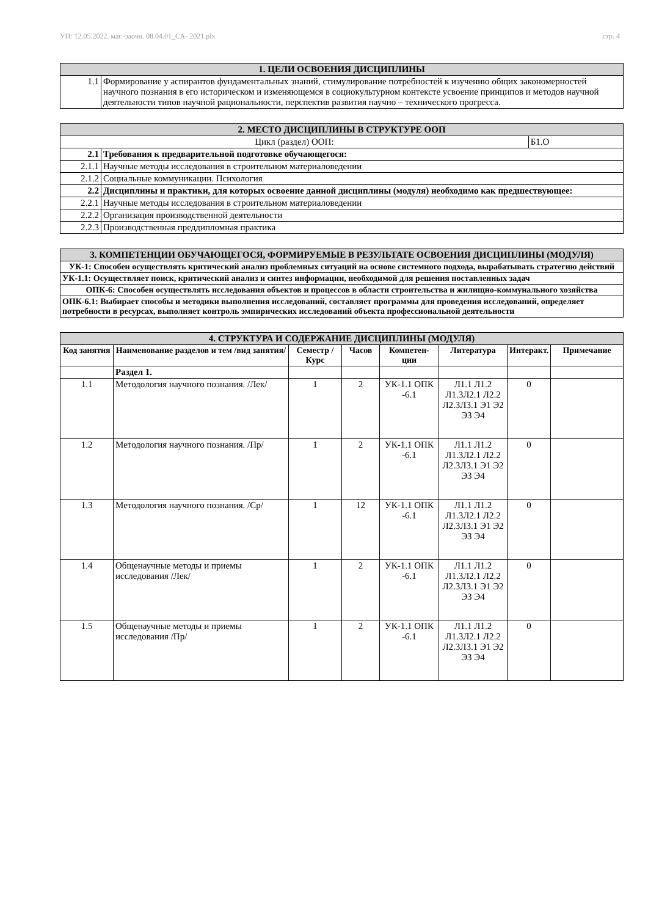УП: 12.05.2022. маг.-заочн. 08.04.01_СА- 2021.plx стр. 4
| 1. ЦЕЛИ ОСВОЕНИЯ ДИСЦИПЛИНЫ | |
| 1.1 | Формирование у аспирантов фундаментальных знаний, стимулирование потребностей к изучению общих закономерностей научного познания в его историческом и изменяющемся в социокультурном контексте усвоение принципов и методов научной деятельности типов научной рациональности, перспектив развития научно – технического прогресса. |
| 2. МЕСТО ДИСЦИПЛИНЫ В СТРУКТУРЕ ООП | | |
| Цикл (раздел) ООП: | | Б1.О |
| 2.1 | Требования к предварительной подготовке обучающегося: | |
| 2.1.1 | Научные методы исследования в строительном материаловедении | |
| 2.1.2 | Социальные коммуникации. Психология | |
| 2.2 | Дисциплины и практики, для которых освоение данной дисциплины (модуля) необходимо как предшествующее: | |
| 2.2.1 | Научные методы исследования в строительном материаловедении | |
| 2.2.2 | Организация производственной деятельности | |
| 2.2.3 | Производственная преддипломная практика | |
| 3. КОМПЕТЕНЦИИ ОБУЧАЮЩЕГОСЯ, ФОРМИРУЕМЫЕ В РЕЗУЛЬТАТЕ ОСВОЕНИЯ ДИСЦИПЛИНЫ (МОДУЛЯ) |
| УК-1: Способен осуществлять критический анализ проблемных ситуаций на основе системного подхода, вырабатывать стратегию действий |
| УК-1.1: Осуществляет поиск, критический анализ и синтез информации, необходимой для решения поставленных задач |
| ОПК-6: Способен осуществлять исследования объектов и процессов в области строительства и жилищно-коммунального хозяйства |
| ОПК-6.1: Выбирает способы и методики выполнения исследований, составляет программы для проведения исследований, определяет потребности в ресурсах, выполняет контроль эмпирических исследований объекта профессиональной деятельности |
| 4. СТРУКТУРА И СОДЕРЖАНИЕ ДИСЦИПЛИНЫ (МОДУЛЯ) | | | | | | | |
| Код занятия | Наименование разделов и тем /вид занятия/ | Семестр / Курс | Часов | Компетен-ции | Литература | Интеракт. | Примечание |
| | Раздел 1. | | | | | | |
| 1.1 | Методология научного познания. /Лек/ | 1 | 2 | УК-1.1 ОПК -6.1 | Л1.1 Л1.2 Л1.3Л2.1 Л2.2 Л2.3Л3.1 Э1 Э2 Э3 Э4 | 0 | |
| 1.2 | Методология научного познания. /Пр/ | 1 | 2 | УК-1.1 ОПК -6.1 | Л1.1 Л1.2 Л1.3Л2.1 Л2.2 Л2.3Л3.1 Э1 Э2 Э3 Э4 | 0 | |
| 1.3 | Методология научного познания. /Ср/ | 1 | 12 | УК-1.1 ОПК -6.1 | Л1.1 Л1.2 Л1.3Л2.1 Л2.2 Л2.3Л3.1 Э1 Э2 Э3 Э4 | 0 | |
| 1.4 | Общенаучные методы и приемы исследования /Лек/ | 1 | 2 | УК-1.1 ОПК -6.1 | Л1.1 Л1.2 Л1.3Л2.1 Л2.2 Л2.3Л3.1 Э1 Э2 Э3 Э4 | 0 | |
| 1.5 | Общенаучные методы и приемы исследования /Пр/ | 1 | 2 | УК-1.1 ОПК -6.1 | Л1.1 Л1.2 Л1.3Л2.1 Л2.2 Л2.3Л3.1 Э1 Э2 Э3 Э4 | 0 | |